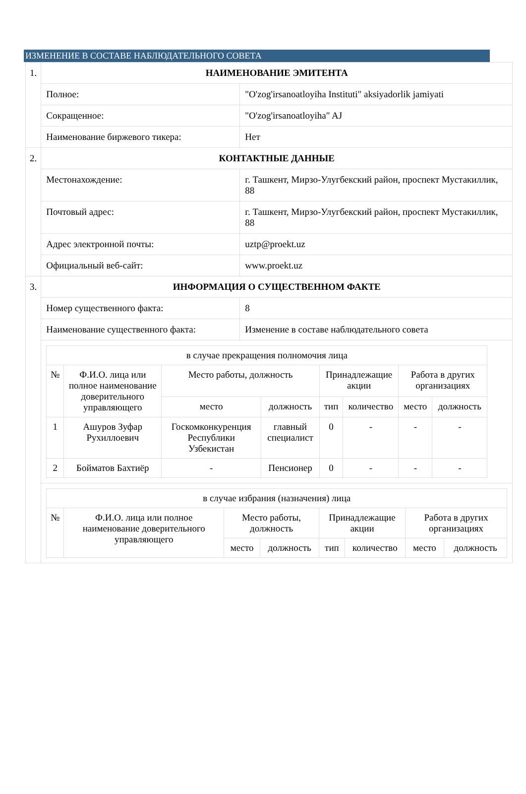ИЗМЕНЕНИЕ В СОСТАВЕ НАБЛЮДАТЕЛЬНОГО СОВЕТА
| 1. | НАИМЕНОВАНИЕ ЭМИТЕНТА | |
| | Полное: | "O'zog'irsanoatloyiha Instituti" aksiyadorlik jamiyati |
| | Сокращенное: | "O'zog'irsanoatloyiha" AJ |
| | Наименование биржевого тикера: | Нет |
| 2. | КОНТАКТНЫЕ ДАННЫЕ | |
| | Местонахождение: | г. Ташкент, Мирзо-Улугбекский район, проспект Мустакиллик, 88 |
| | Почтовый адрес: | г. Ташкент, Мирзо-Улугбекский район, проспект Мустакиллик, 88 |
| | Адрес электронной почты: | uztp@proekt.uz |
| | Официальный веб-сайт: | www.proekt.uz |
| 3. | ИНФОРМАЦИЯ О СУЩЕСТВЕННОМ ФАКТЕ | |
| | Номер существенного факта: | 8 |
| | Наименование существенного факта: | Изменение в составе наблюдательного совета |
| | / в случае прекращения полномочия лица / / / / / / / / / № / Ф.И.О. лица или полное наименование доверительного управляющего / Место работы, должность / / Принадлежащие акции / / Работа в других организациях / / / / / место / должность / тип / количество / место / должность / / 1 / Ашуров Зуфар Рухиллоевич / Госкомконкуренция Республики Узбекистан / главный специалист / 0 / - / - / - / / 2 / Бойматов Бахтиёр / - / Пенсионер / 0 / - / - / - / | |
| | / в случае избрания (назначения) лица / / / / / / / / / № / Ф.И.О. лица или полное наименование доверительного управляющего / Место работы, должность / / Принадлежащие акции / / Работа в других организациях / / / / / место / должность / тип / количество / место / должность / | |